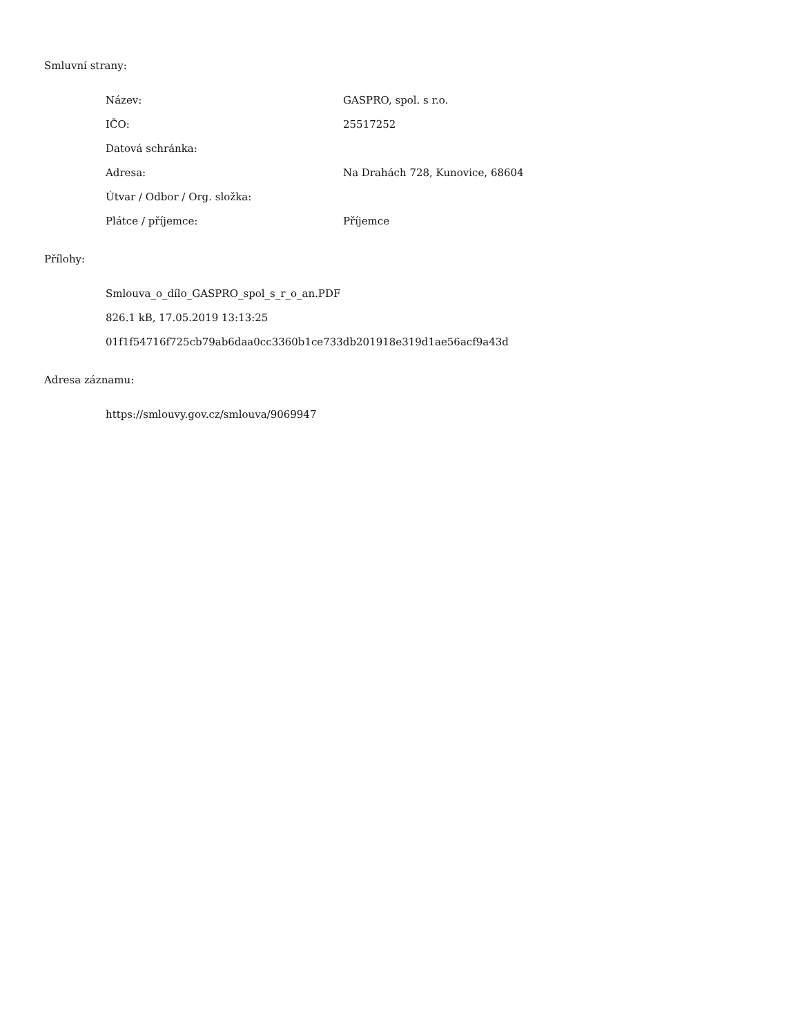Smluvní strany:
| Název: | GASPRO, spol. s r.o. |
| IČO: | 25517252 |
| Datová schránka: | |
| Adresa: | Na Drahách 728, Kunovice, 68604 |
| Útvar / Odbor / Org. složka: | |
| Plátce / příjemce: | Příjemce |
Přílohy:
Smlouva_o_dílo_GASPRO_spol_s_r_o_an.PDF
826.1 kB, 17.05.2019 13:13:25
01f1f54716f725cb79ab6daa0cc3360b1ce733db201918e319d1ae56acf9a43d
Adresa záznamu:
https://smlouvy.gov.cz/smlouva/9069947